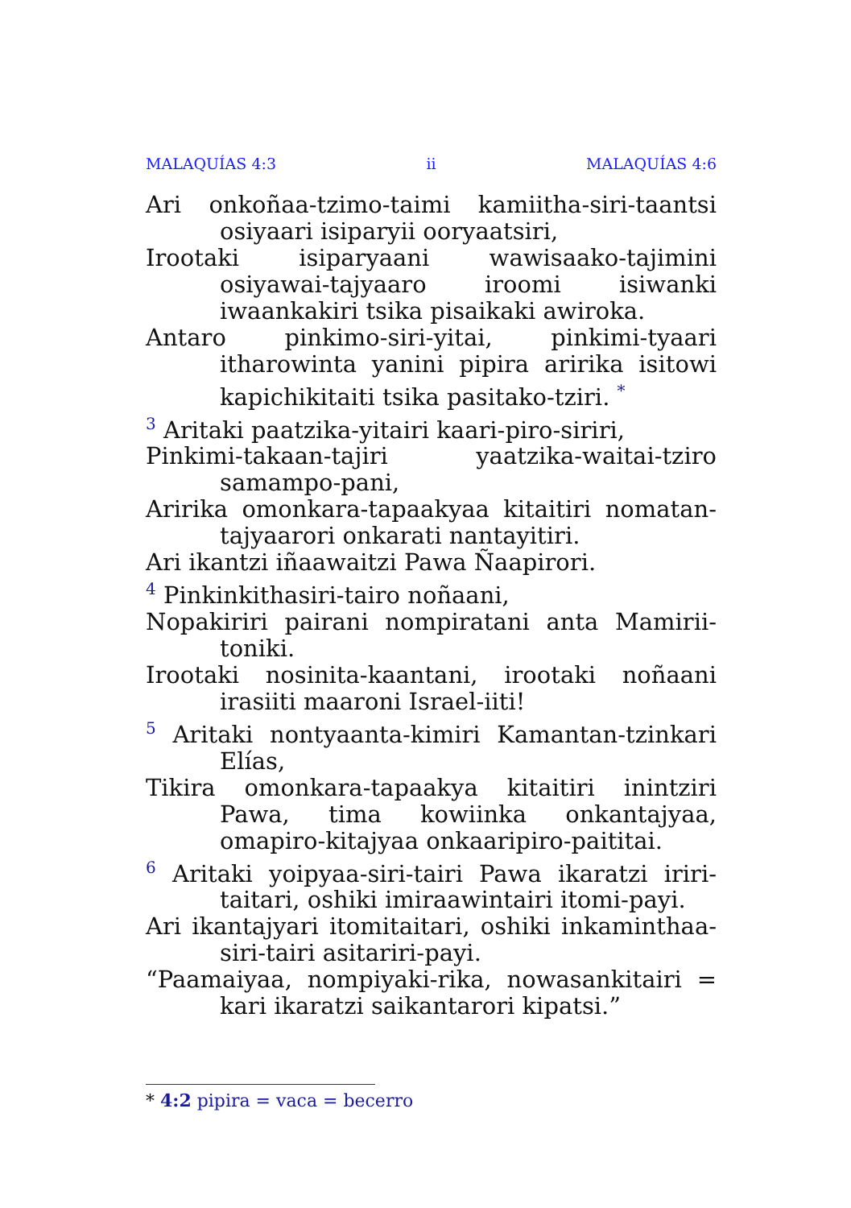MALAQUÍAS 4:3 ii MALAQUÍAS 4:6
Ari onkoñaa-tzimo-taimi kamiitha-siri-taantsi osiyaari isiparyii ooryaatsiri,
Irootaki isiparyaani wawisaako-tajimini osiyawai-tajyaaro iroomi isiwanki iwaankakiri tsika pisaikaki awiroka.
Antaro pinkimo-siri-yitai, pinkimi-tyaari itharowinta yanini pipira aririka isitowi kapichikitaiti tsika pasitako-tziri. <sup>*</sup>
<sup>3</sup> Aritaki paatzika-yitairi kaari-piro-siriri,
Pinkimi-takaan-tajiri yaatzika-waitai-tziro samampo-pani,
Aririka omonkara-tapaakyaa kitaitiri nomatan-tajyaarori onkarati nantayitiri.
Ari ikantzi iñaawaitzi Pawa Ñaapirori.
<sup>4</sup> Pinkinkithasiri-tairo noñaani,
Nopakiriri pairani nompiratani anta Mamirii-toniki.
Irootaki nosinita-kaantani, irootaki noñaani irasiiti maaroni Israel-iiti!
<sup>5</sup> Aritaki nontyaanta-kimiri Kamantan-tzinkari Elías,
Tikira omonkara-tapaakya kitaitiri inintziri Pawa, tima kowiinka onkantajyaa, omapiro-kitajyaa onkaaripiro-paititai.
<sup>6</sup> Aritaki yoipyaa-siri-tairi Pawa ikaratzi iriri-taitari, oshiki imiraawintairi itomi-payi.
Ari ikantajyari itomitaitari, oshiki inkaminthaa-siri-tairi asitariri-payi.
“Paamaiyaa, nompiyaki-rika, nowasankitairi = kari ikaratzi saikantarori kipatsi.”
* 4:2 pipira = vaca = becerro